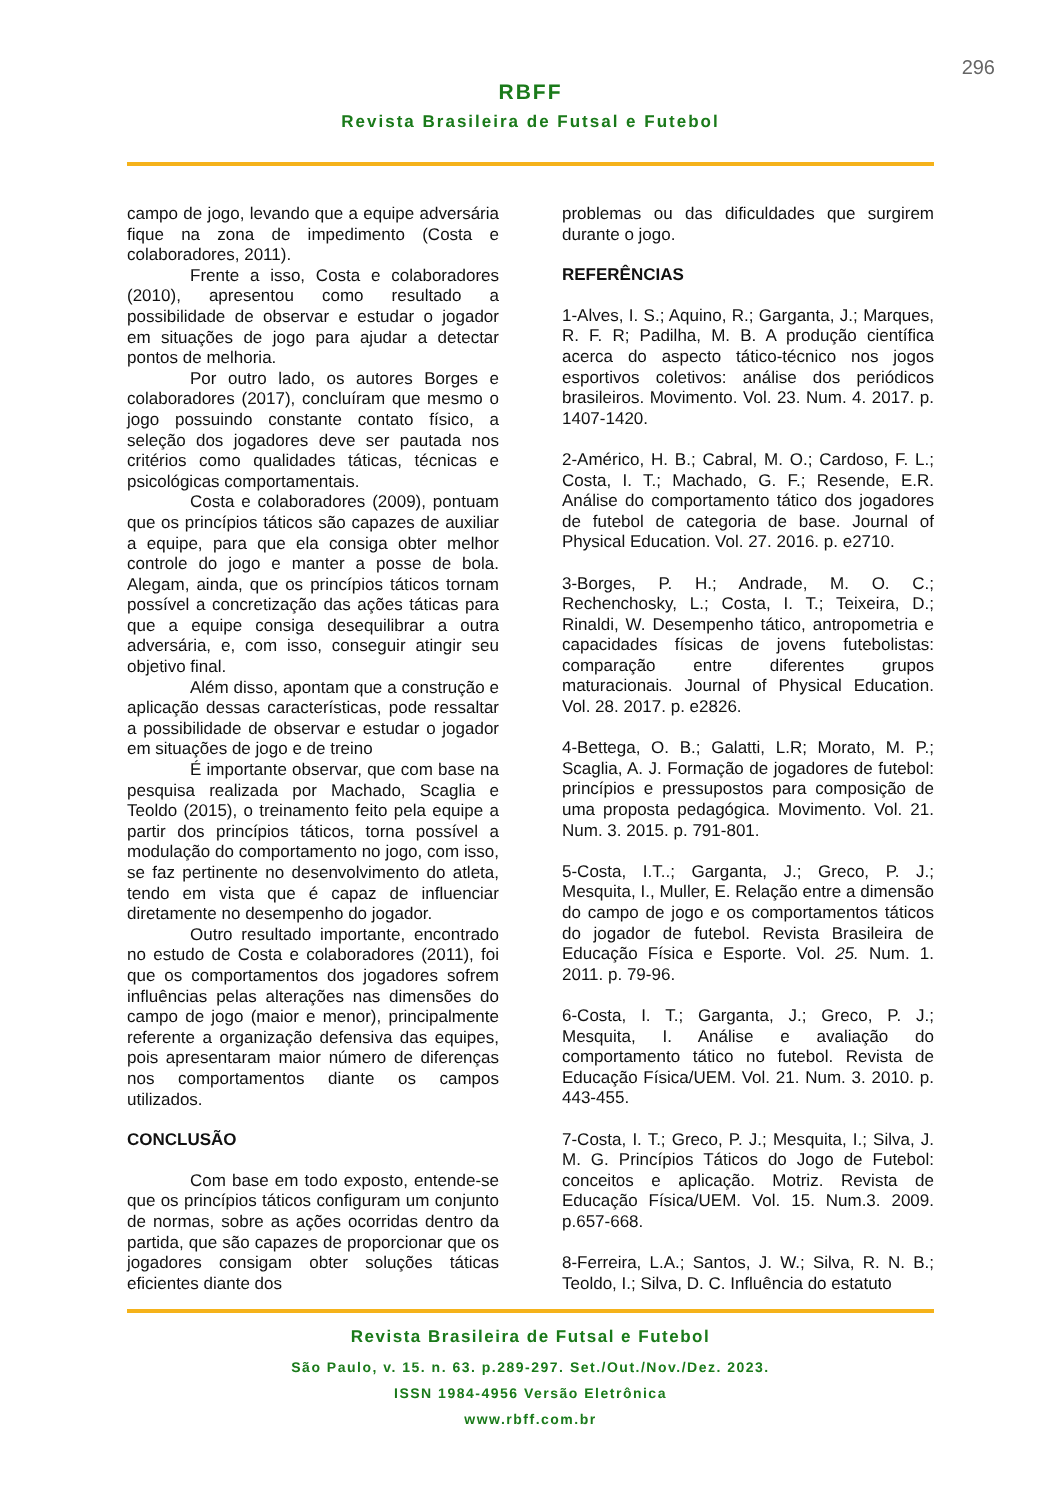296
RBFF
Revista Brasileira de Futsal e Futebol
campo de jogo, levando que a equipe adversária fique na zona de impedimento (Costa e colaboradores, 2011).
Frente a isso, Costa e colaboradores (2010), apresentou como resultado a possibilidade de observar e estudar o jogador em situações de jogo para ajudar a detectar pontos de melhoria.
Por outro lado, os autores Borges e colaboradores (2017), concluíram que mesmo o jogo possuindo constante contato físico, a seleção dos jogadores deve ser pautada nos critérios como qualidades táticas, técnicas e psicológicas comportamentais.
Costa e colaboradores (2009), pontuam que os princípios táticos são capazes de auxiliar a equipe, para que ela consiga obter melhor controle do jogo e manter a posse de bola. Alegam, ainda, que os princípios táticos tornam possível a concretização das ações táticas para que a equipe consiga desequilibrar a outra adversária, e, com isso, conseguir atingir seu objetivo final.
Além disso, apontam que a construção e aplicação dessas características, pode ressaltar a possibilidade de observar e estudar o jogador em situações de jogo e de treino
É importante observar, que com base na pesquisa realizada por Machado, Scaglia e Teoldo (2015), o treinamento feito pela equipe a partir dos princípios táticos, torna possível a modulação do comportamento no jogo, com isso, se faz pertinente no desenvolvimento do atleta, tendo em vista que é capaz de influenciar diretamente no desempenho do jogador.
Outro resultado importante, encontrado no estudo de Costa e colaboradores (2011), foi que os comportamentos dos jogadores sofrem influências pelas alterações nas dimensões do campo de jogo (maior e menor), principalmente referente a organização defensiva das equipes, pois apresentaram maior número de diferenças nos comportamentos diante os campos utilizados.
CONCLUSÃO
Com base em todo exposto, entende-se que os princípios táticos configuram um conjunto de normas, sobre as ações ocorridas dentro da partida, que são capazes de proporcionar que os jogadores consigam obter soluções táticas eficientes diante dos
problemas ou das dificuldades que surgirem durante o jogo.
REFERÊNCIAS
1-Alves, I. S.; Aquino, R.; Garganta, J.; Marques, R. F. R; Padilha, M. B. A produção científica acerca do aspecto tático-técnico nos jogos esportivos coletivos: análise dos periódicos brasileiros. Movimento. Vol. 23. Num. 4. 2017. p. 1407-1420.
2-Américo, H. B.; Cabral, M. O.; Cardoso, F. L.; Costa, I. T.; Machado, G. F.; Resende, E.R. Análise do comportamento tático dos jogadores de futebol de categoria de base. Journal of Physical Education. Vol. 27. 2016. p. e2710.
3-Borges, P. H.; Andrade, M. O. C.; Rechenchosky, L.; Costa, I. T.; Teixeira, D.; Rinaldi, W. Desempenho tático, antropometria e capacidades físicas de jovens futebolistas: comparação entre diferentes grupos maturacionais. Journal of Physical Education. Vol. 28. 2017. p. e2826.
4-Bettega, O. B.; Galatti, L.R; Morato, M. P.; Scaglia, A. J. Formação de jogadores de futebol: princípios e pressupostos para composição de uma proposta pedagógica. Movimento. Vol. 21. Num. 3. 2015. p. 791-801.
5-Costa, I.T..; Garganta, J.; Greco, P. J.; Mesquita, I., Muller, E. Relação entre a dimensão do campo de jogo e os comportamentos táticos do jogador de futebol. Revista Brasileira de Educação Física e Esporte. Vol. 25. Num. 1. 2011. p. 79-96.
6-Costa, I. T.; Garganta, J.; Greco, P. J.; Mesquita, I. Análise e avaliação do comportamento tático no futebol. Revista de Educação Física/UEM. Vol. 21. Num. 3. 2010. p. 443-455.
7-Costa, I. T.; Greco, P. J.; Mesquita, I.; Silva, J. M. G. Princípios Táticos do Jogo de Futebol: conceitos e aplicação. Motriz. Revista de Educação Física/UEM. Vol. 15. Num.3. 2009. p.657-668.
8-Ferreira, L.A.; Santos, J. W.; Silva, R. N. B.; Teoldo, I.; Silva, D. C. Influência do estatuto
Revista Brasileira de Futsal e Futebol
São Paulo, v. 15. n. 63. p.289-297. Set./Out./Nov./Dez. 2023.
ISSN 1984-4956 Versão Eletrônica
www.rbff.com.br